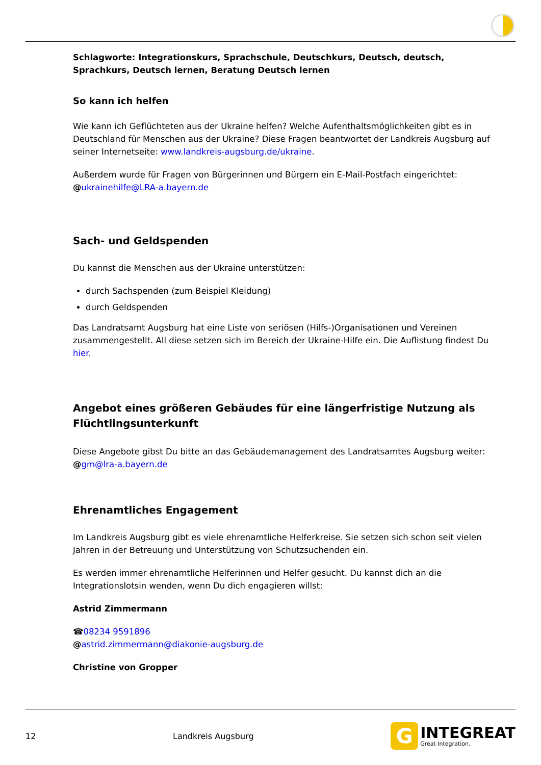Schlagworte: Integrationskurs, Sprachschule, Deutschkurs, Deutsch, deutsch, Sprachkurs, Deutsch lernen, Beratung Deutsch lernen
So kann ich helfen
Wie kann ich Geflüchteten aus der Ukraine helfen? Welche Aufenthaltsmöglichkeiten gibt es in Deutschland für Menschen aus der Ukraine? Diese Fragen beantwortet der Landkreis Augsburg auf seiner Internetseite: www.landkreis-augsburg.de/ukraine.
Außerdem wurde für Fragen von Bürgerinnen und Bürgern ein E-Mail-Postfach eingerichtet:
@ukrainehilfe@LRA-a.bayern.de
Sach- und Geldspenden
Du kannst die Menschen aus der Ukraine unterstützen:
durch Sachspenden (zum Beispiel Kleidung)
durch Geldspenden
Das Landratsamt Augsburg hat eine Liste von seriösen (Hilfs-)Organisationen und Vereinen zusammengestellt. All diese setzen sich im Bereich der Ukraine-Hilfe ein. Die Auflistung findest Du hier.
Angebot eines größeren Gebäudes für eine längerfristige Nutzung als Flüchtlingsunterkunft
Diese Angebote gibst Du bitte an das Gebäudemanagement des Landratsamtes Augsburg weiter:
@gm@lra-a.bayern.de
Ehrenamtliches Engagement
Im Landkreis Augsburg gibt es viele ehrenamtliche Helferkreise. Sie setzen sich schon seit vielen Jahren in der Betreuung und Unterstützung von Schutzsuchenden ein.
Es werden immer ehrenamtliche Helferinnen und Helfer gesucht. Du kannst dich an die Integrationslotsin wenden, wenn Du dich engagieren willst:
Astrid Zimmermann
☎08234 9591896
@astrid.zimmermann@diakonie-augsburg.de
Christine von Gropper
12 Landkreis Augsburg
G
INTEGREAT
Great Integration.